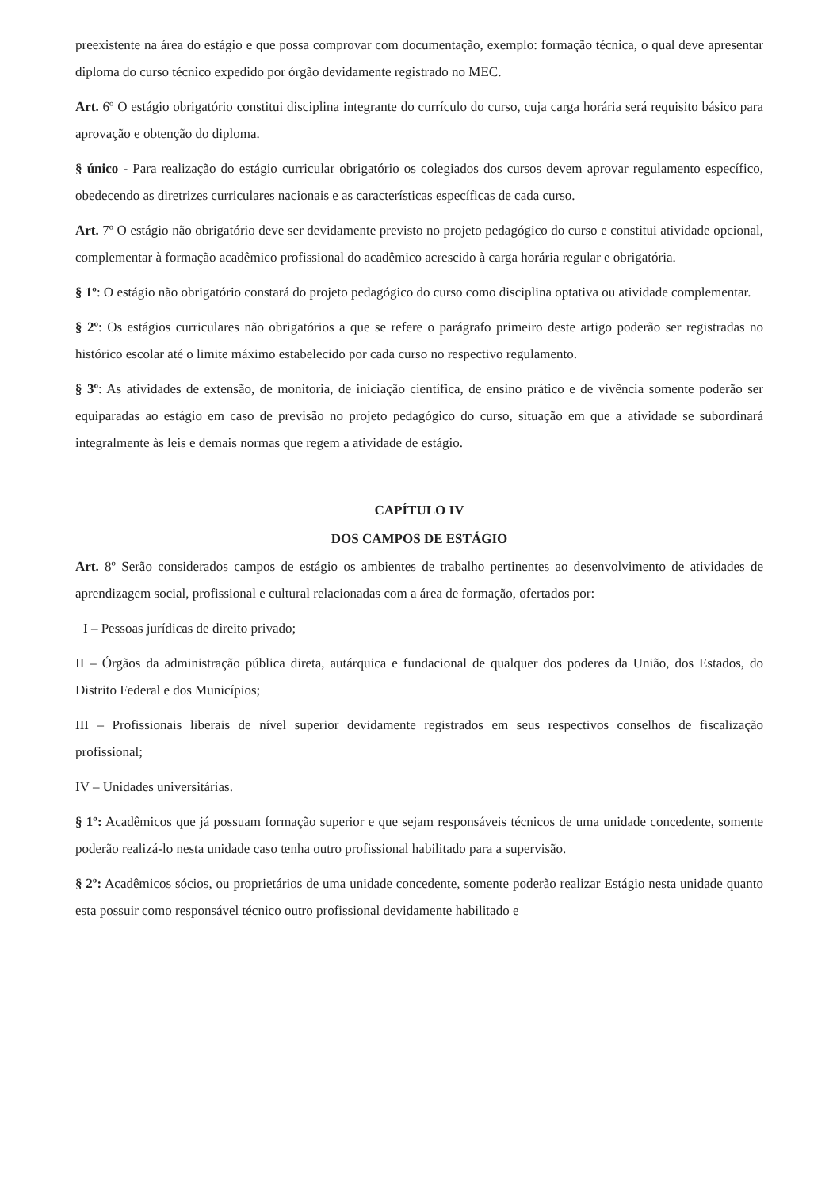preexistente na área do estágio e que possa comprovar com documentação, exemplo: formação técnica, o qual deve apresentar diploma do curso técnico expedido por órgão devidamente registrado no MEC.
Art. 6º O estágio obrigatório constitui disciplina integrante do currículo do curso, cuja carga horária será requisito básico para aprovação e obtenção do diploma.
§ único - Para realização do estágio curricular obrigatório os colegiados dos cursos devem aprovar regulamento específico, obedecendo as diretrizes curriculares nacionais e as características específicas de cada curso.
Art. 7º O estágio não obrigatório deve ser devidamente previsto no projeto pedagógico do curso e constitui atividade opcional, complementar à formação acadêmico profissional do acadêmico acrescido à carga horária regular e obrigatória.
§ 1º: O estágio não obrigatório constará do projeto pedagógico do curso como disciplina optativa ou atividade complementar.
§ 2º: Os estágios curriculares não obrigatórios a que se refere o parágrafo primeiro deste artigo poderão ser registradas no histórico escolar até o limite máximo estabelecido por cada curso no respectivo regulamento.
§ 3º: As atividades de extensão, de monitoria, de iniciação científica, de ensino prático e de vivência somente poderão ser equiparadas ao estágio em caso de previsão no projeto pedagógico do curso, situação em que a atividade se subordinará integralmente às leis e demais normas que regem a atividade de estágio.
CAPÍTULO IV
DOS CAMPOS DE ESTÁGIO
Art. 8º Serão considerados campos de estágio os ambientes de trabalho pertinentes ao desenvolvimento de atividades de aprendizagem social, profissional e cultural relacionadas com a área de formação, ofertados por:
I – Pessoas jurídicas de direito privado;
II – Órgãos da administração pública direta, autárquica e fundacional de qualquer dos poderes da União, dos Estados, do Distrito Federal e dos Municípios;
III – Profissionais liberais de nível superior devidamente registrados em seus respectivos conselhos de fiscalização profissional;
IV – Unidades universitárias.
§ 1º: Acadêmicos que já possuam formação superior e que sejam responsáveis técnicos de uma unidade concedente, somente poderão realizá-lo nesta unidade caso tenha outro profissional habilitado para a supervisão.
§ 2º: Acadêmicos sócios, ou proprietários de uma unidade concedente, somente poderão realizar Estágio nesta unidade quanto esta possuir como responsável técnico outro profissional devidamente habilitado e